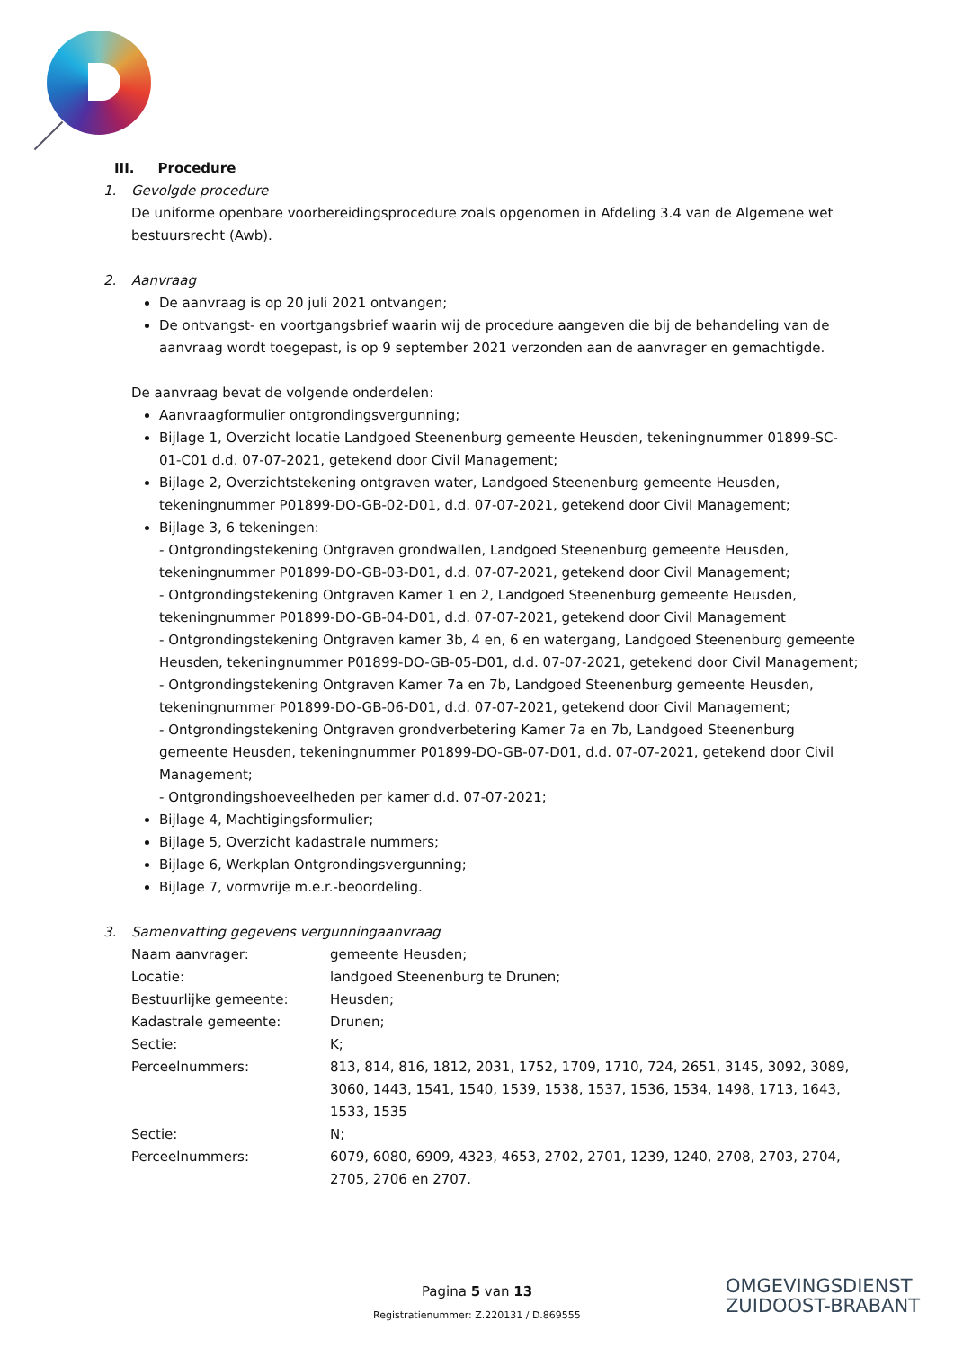III. Procedure
1. Gevolgde procedure
De uniforme openbare voorbereidingsprocedure zoals opgenomen in Afdeling 3.4 van de Algemene wet bestuursrecht (Awb).
2. Aanvraag
De aanvraag is op 20 juli 2021 ontvangen;
De ontvangst- en voortgangsbrief waarin wij de procedure aangeven die bij de behandeling van de aanvraag wordt toegepast, is op 9 september 2021 verzonden aan de aanvrager en gemachtigde.
De aanvraag bevat de volgende onderdelen:
Aanvraagformulier ontgrondingsvergunning;
Bijlage 1, Overzicht locatie Landgoed Steenenburg gemeente Heusden, tekeningnummer 01899-SC-01-C01 d.d. 07-07-2021, getekend door Civil Management;
Bijlage 2, Overzichtstekening ontgraven water, Landgoed Steenenburg gemeente Heusden, tekeningnummer P01899-DO-GB-02-D01, d.d. 07-07-2021, getekend door Civil Management;
Bijlage 3, 6 tekeningen:
- Ontgrondingstekening Ontgraven grondwallen, Landgoed Steenenburg gemeente Heusden, tekeningnummer P01899-DO-GB-03-D01, d.d. 07-07-2021, getekend door Civil Management;
- Ontgrondingstekening Ontgraven Kamer 1 en 2, Landgoed Steenenburg gemeente Heusden, tekeningnummer P01899-DO-GB-04-D01, d.d. 07-07-2021, getekend door Civil Management
- Ontgrondingstekening Ontgraven kamer 3b, 4 en, 6 en watergang, Landgoed Steenenburg gemeente Heusden, tekeningnummer P01899-DO-GB-05-D01, d.d. 07-07-2021, getekend door Civil Management;
- Ontgrondingstekening Ontgraven Kamer 7a en 7b, Landgoed Steenenburg gemeente Heusden, tekeningnummer P01899-DO-GB-06-D01, d.d. 07-07-2021, getekend door Civil Management;
- Ontgrondingstekening Ontgraven grondverbetering Kamer 7a en 7b, Landgoed Steenenburg gemeente Heusden, tekeningnummer P01899-DO-GB-07-D01, d.d. 07-07-2021, getekend door Civil Management;
- Ontgrondingshoeveelheden per kamer d.d. 07-07-2021;
Bijlage 4, Machtigingsformulier;
Bijlage 5, Overzicht kadastrale nummers;
Bijlage 6, Werkplan Ontgrondingsvergunning;
Bijlage 7, vormvrije m.e.r.-beoordeling.
3. Samenvatting gegevens vergunningaanvraag
| Naam aanvrager: | gemeente Heusden; |
| Locatie: | landgoed Steenenburg te Drunen; |
| Bestuurlijke gemeente: | Heusden; |
| Kadastrale gemeente: | Drunen; |
| Sectie: | K; |
| Perceelnummers: | 813, 814, 816, 1812, 2031, 1752, 1709, 1710, 724, 2651, 3145, 3092, 3089, 3060, 1443, 1541, 1540, 1539, 1538, 1537, 1536, 1534, 1498, 1713, 1643, 1533, 1535 |
| Sectie: | N; |
| Perceelnummers: | 6079, 6080, 6909, 4323, 4653, 2702, 2701, 1239, 1240, 2708, 2703, 2704, 2705, 2706 en 2707. |
Pagina 5 van 13
Registratienummer: Z.220131 / D.869555
OMGEVINGSDIENST
ZUIDOOST-BRABANT